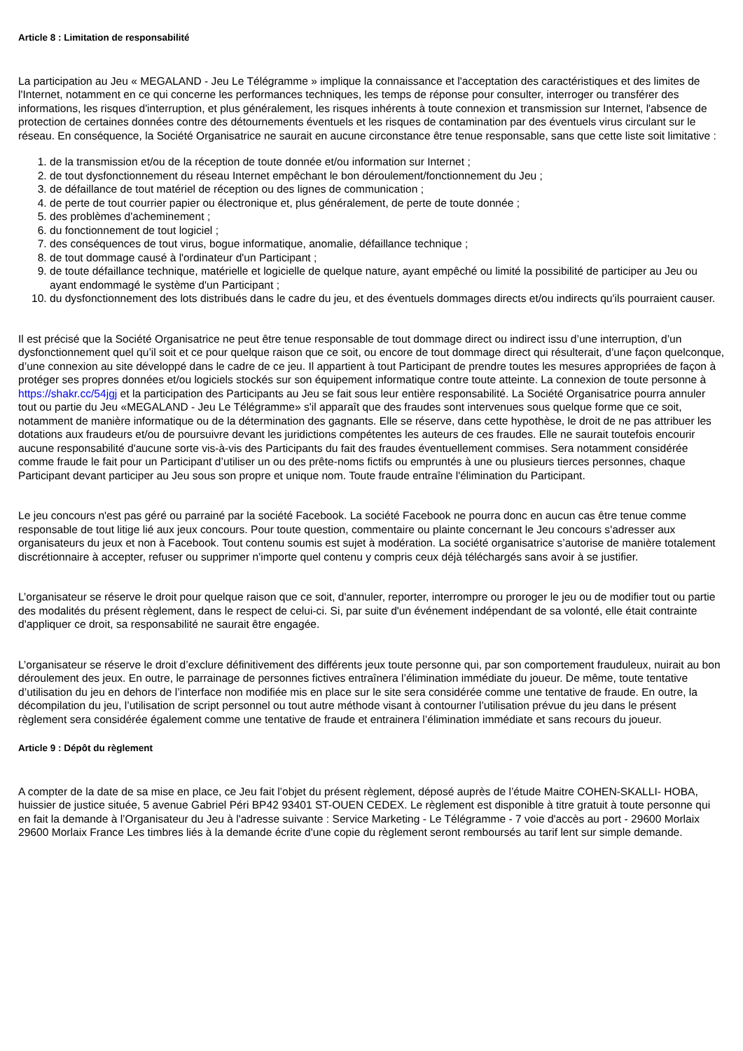Article 8 : Limitation de responsabilité
La participation au Jeu « MEGALAND - Jeu Le Télégramme » implique la connaissance et l'acceptation des caractéristiques et des limites de l'Internet, notamment en ce qui concerne les performances techniques, les temps de réponse pour consulter, interroger ou transférer des informations, les risques d'interruption, et plus généralement, les risques inhérents à toute connexion et transmission sur Internet, l'absence de protection de certaines données contre des détournements éventuels et les risques de contamination par des éventuels virus circulant sur le réseau. En conséquence, la Société Organisatrice ne saurait en aucune circonstance être tenue responsable, sans que cette liste soit limitative :
1. de la transmission et/ou de la réception de toute donnée et/ou information sur Internet ;
2. de tout dysfonctionnement du réseau Internet empêchant le bon déroulement/fonctionnement du Jeu ;
3. de défaillance de tout matériel de réception ou des lignes de communication ;
4. de perte de tout courrier papier ou électronique et, plus généralement, de perte de toute donnée ;
5. des problèmes d'acheminement ;
6. du fonctionnement de tout logiciel ;
7. des conséquences de tout virus, bogue informatique, anomalie, défaillance technique ;
8. de tout dommage causé à l'ordinateur d'un Participant ;
9. de toute défaillance technique, matérielle et logicielle de quelque nature, ayant empêché ou limité la possibilité de participer au Jeu ou ayant endommagé le système d'un Participant ;
10. du dysfonctionnement des lots distribués dans le cadre du jeu, et des éventuels dommages directs et/ou indirects qu'ils pourraient causer.
Il est précisé que la Société Organisatrice ne peut être tenue responsable de tout dommage direct ou indirect issu d’une interruption, d’un dysfonctionnement quel qu’il soit et ce pour quelque raison que ce soit, ou encore de tout dommage direct qui résulterait, d’une façon quelconque, d’une connexion au site développé dans le cadre de ce jeu. Il appartient à tout Participant de prendre toutes les mesures appropriées de façon à protéger ses propres données et/ou logiciels stockés sur son équipement informatique contre toute atteinte. La connexion de toute personne à https://shakr.cc/54jgj et la participation des Participants au Jeu se fait sous leur entière responsabilité. La Société Organisatrice pourra annuler tout ou partie du Jeu «MEGALAND - Jeu Le Télégramme» s'il apparaît que des fraudes sont intervenues sous quelque forme que ce soit, notamment de manière informatique ou de la détermination des gagnants. Elle se réserve, dans cette hypothèse, le droit de ne pas attribuer les dotations aux fraudeurs et/ou de poursuivre devant les juridictions compétentes les auteurs de ces fraudes. Elle ne saurait toutefois encourir aucune responsabilité d'aucune sorte vis-à-vis des Participants du fait des fraudes éventuellement commises. Sera notamment considérée comme fraude le fait pour un Participant d’utiliser un ou des prête-noms fictifs ou empruntés à une ou plusieurs tierces personnes, chaque Participant devant participer au Jeu sous son propre et unique nom. Toute fraude entraîne l'élimination du Participant.
Le jeu concours n'est pas géré ou parrainé par la société Facebook. La société Facebook ne pourra donc en aucun cas être tenue comme responsable de tout litige lié aux jeux concours. Pour toute question, commentaire ou plainte concernant le Jeu concours s'adresser aux organisateurs du jeux et non à Facebook. Tout contenu soumis est sujet à modération. La société organisatrice s’autorise de manière totalement discrétionnaire à accepter, refuser ou supprimer n'importe quel contenu y compris ceux déjà téléchargés sans avoir à se justifier.
L’organisateur se réserve le droit pour quelque raison que ce soit, d'annuler, reporter, interrompre ou proroger le jeu ou de modifier tout ou partie des modalités du présent règlement, dans le respect de celui-ci. Si, par suite d'un événement indépendant de sa volonté, elle était contrainte d'appliquer ce droit, sa responsabilité ne saurait être engagée.
L’organisateur se réserve le droit d’exclure définitivement des différents jeux toute personne qui, par son comportement frauduleux, nuirait au bon déroulement des jeux. En outre, le parrainage de personnes fictives entraînera l’élimination immédiate du joueur. De même, toute tentative d’utilisation du jeu en dehors de l’interface non modifiée mis en place sur le site sera considérée comme une tentative de fraude. En outre, la décompilation du jeu, l’utilisation de script personnel ou tout autre méthode visant à contourner l’utilisation prévue du jeu dans le présent règlement sera considérée également comme une tentative de fraude et entrainera l’élimination immédiate et sans recours du joueur.
Article 9 : Dépôt du règlement
A compter de la date de sa mise en place, ce Jeu fait l’objet du présent règlement, déposé auprès de l’étude Maitre COHEN-SKALLI- HOBA, huissier de justice située, 5 avenue Gabriel Péri BP42 93401 ST-OUEN CEDEX. Le règlement est disponible à titre gratuit à toute personne qui en fait la demande à l’Organisateur du Jeu à l'adresse suivante : Service Marketing - Le Télégramme - 7 voie d'accès au port - 29600 Morlaix 29600 Morlaix France Les timbres liés à la demande écrite d'une copie du règlement seront remboursés au tarif lent sur simple demande.